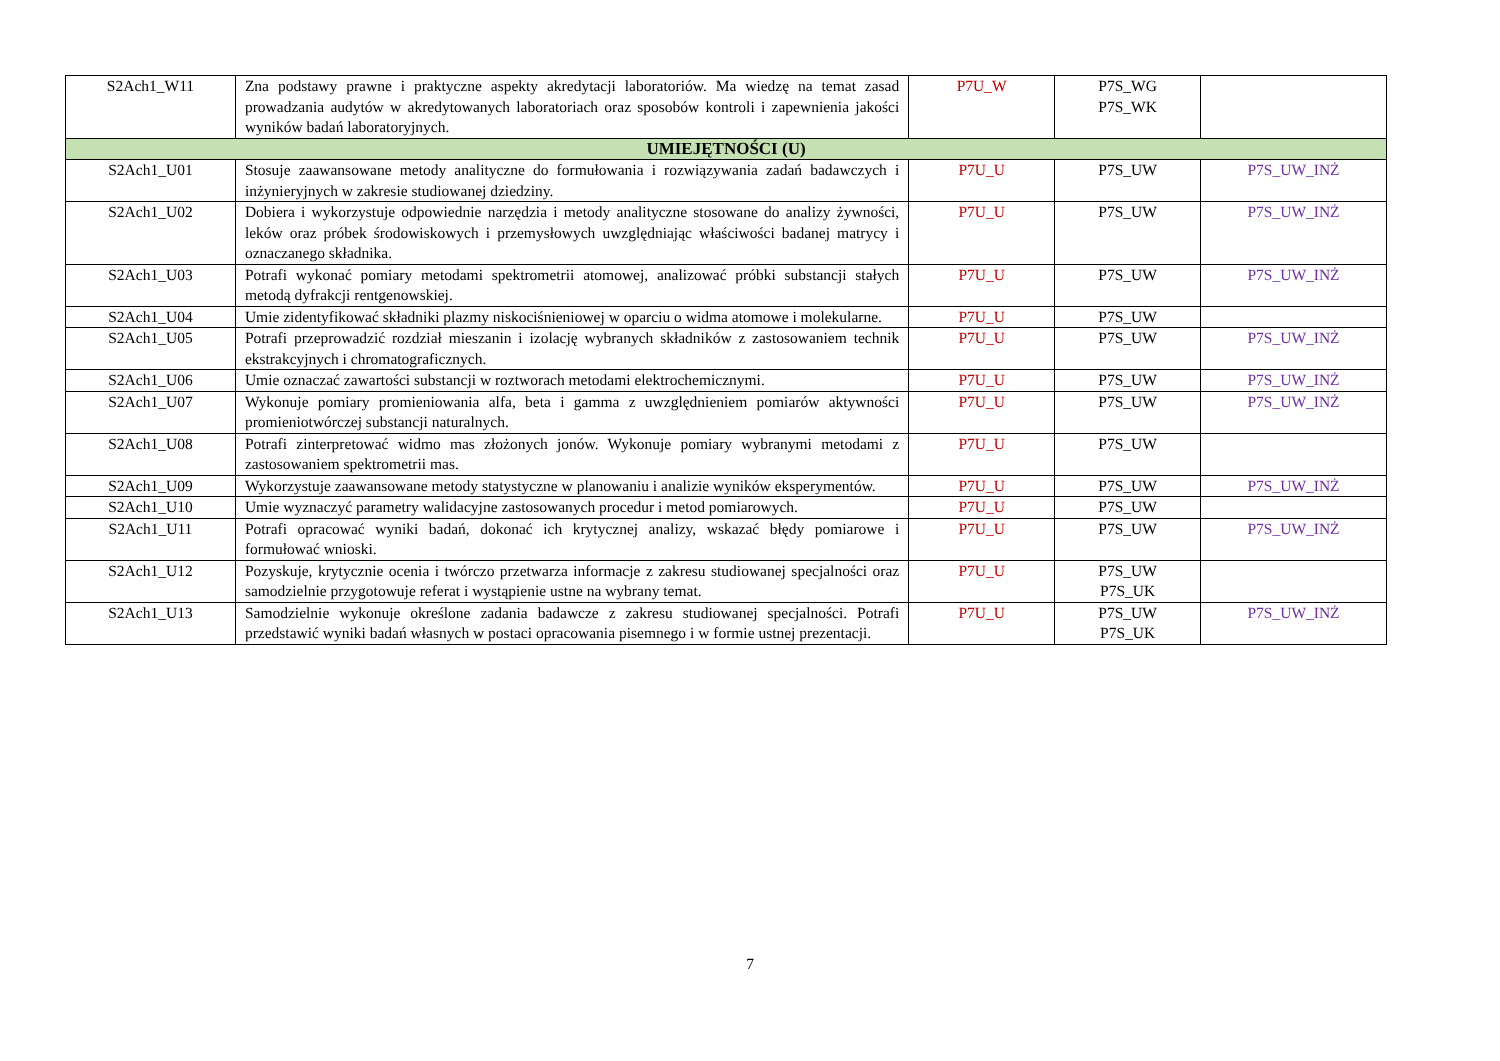| S2Ach1_W11 | Zna podstawy prawne i praktyczne aspekty akredytacji laboratoriów. Ma wiedzę na temat zasad prowadzania audytów w akredytowanych laboratoriach oraz sposobów kontroli i zapewnienia jakości wyników badań laboratoryjnych. | P7U_W | P7S_WG P7S_WK | |
| UMIEJĘTNOŚCI (U) | | | | |
| S2Ach1_U01 | Stosuje zaawansowane metody analityczne do formułowania i rozwiązywania zadań badawczych i inżynieryjnych w zakresie studiowanej dziedziny. | P7U_U | P7S_UW | P7S_UW_INŻ |
| S2Ach1_U02 | Dobiera i wykorzystuje odpowiednie narzędzia i metody analityczne stosowane do analizy żywności, leków oraz próbek środowiskowych i przemysłowych uwzględniając właściwości badanej matrycy i oznaczanego składnika. | P7U_U | P7S_UW | P7S_UW_INŻ |
| S2Ach1_U03 | Potrafi wykonać pomiary metodami spektrometrii atomowej, analizować próbki substancji stałych metodą dyfrakcji rentgenowskiej. | P7U_U | P7S_UW | P7S_UW_INŻ |
| S2Ach1_U04 | Umie zidentyfikować składniki plazmy niskociśnieniowej w oparciu o widma atomowe i molekularne. | P7U_U | P7S_UW | |
| S2Ach1_U05 | Potrafi przeprowadzić rozdział mieszanin i izolację wybranych składników z zastosowaniem technik ekstrakcyjnych i chromatograficznych. | P7U_U | P7S_UW | P7S_UW_INŻ |
| S2Ach1_U06 | Umie oznaczać zawartości substancji w roztworach metodami elektrochemicznymi. | P7U_U | P7S_UW | P7S_UW_INŻ |
| S2Ach1_U07 | Wykonuje pomiary promieniowania alfa, beta i gamma z uwzględnieniem pomiarów aktywności promieniotwórczej substancji naturalnych. | P7U_U | P7S_UW | P7S_UW_INŻ |
| S2Ach1_U08 | Potrafi zinterpretować widmo mas złożonych jonów. Wykonuje pomiary wybranymi metodami z zastosowaniem spektrometrii mas. | P7U_U | P7S_UW | |
| S2Ach1_U09 | Wykorzystuje zaawansowane metody statystyczne w planowaniu i analizie wyników eksperymentów. | P7U_U | P7S_UW | P7S_UW_INŻ |
| S2Ach1_U10 | Umie wyznaczyć parametry walidacyjne zastosowanych procedur i metod pomiarowych. | P7U_U | P7S_UW | |
| S2Ach1_U11 | Potrafi opracować wyniki badań, dokonać ich krytycznej analizy, wskazać błędy pomiarowe i formułować wnioski. | P7U_U | P7S_UW | P7S_UW_INŻ |
| S2Ach1_U12 | Pozyskuje, krytycznie ocenia i twórczo przetwarza informacje z zakresu studiowanej specjalności oraz samodzielnie przygotowuje referat i wystąpienie ustne na wybrany temat. | P7U_U | P7S_UW P7S_UK | |
| S2Ach1_U13 | Samodzielnie wykonuje określone zadania badawcze z zakresu studiowanej specjalności. Potrafi przedstawić wyniki badań własnych w postaci opracowania pisemnego i w formie ustnej prezentacji. | P7U_U | P7S_UW P7S_UK | P7S_UW_INŻ |
7